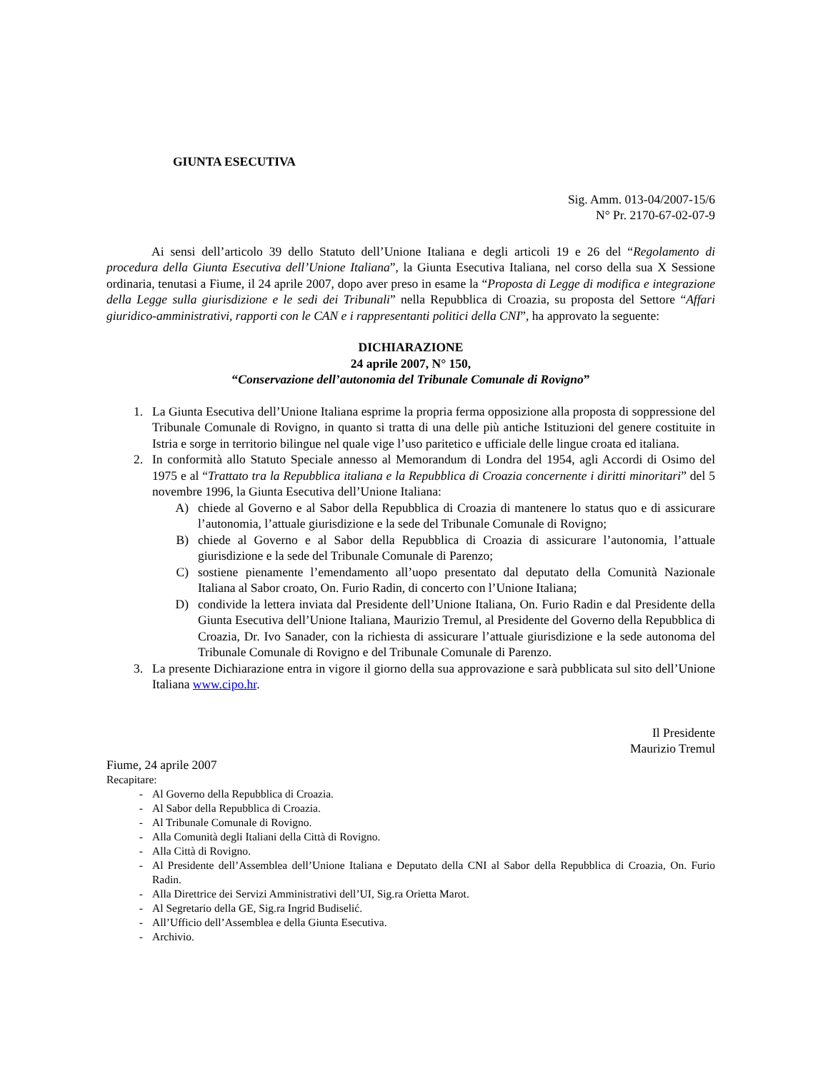GIUNTA ESECUTIVA
Sig. Amm. 013-04/2007-15/6
N° Pr. 2170-67-02-07-9
Ai sensi dell’articolo 39 dello Statuto dell’Unione Italiana e degli articoli 19 e 26 del “Regolamento di procedura della Giunta Esecutiva dell’Unione Italiana”, la Giunta Esecutiva Italiana, nel corso della sua X Sessione ordinaria, tenutasi a Fiume, il 24 aprile 2007, dopo aver preso in esame la “Proposta di Legge di modifica e integrazione della Legge sulla giurisdizione e le sedi dei Tribunali” nella Repubblica di Croazia, su proposta del Settore “Affari giuridico-amministrativi, rapporti con le CAN e i rappresentanti politici della CNI”, ha approvato la seguente:
DICHIARAZIONE
24 aprile 2007, N° 150,
“Conservazione dell’autonomia del Tribunale Comunale di Rovigno”
1. La Giunta Esecutiva dell’Unione Italiana esprime la propria ferma opposizione alla proposta di soppressione del Tribunale Comunale di Rovigno, in quanto si tratta di una delle più antiche Istituzioni del genere costituite in Istria e sorge in territorio bilingue nel quale vige l’uso paritetico e ufficiale delle lingue croata ed italiana.
2. In conformità allo Statuto Speciale annesso al Memorandum di Londra del 1954, agli Accordi di Osimo del 1975 e al “Trattato tra la Repubblica italiana e la Repubblica di Croazia concernente i diritti minoritari” del 5 novembre 1996, la Giunta Esecutiva dell’Unione Italiana:
A) chiede al Governo e al Sabor della Repubblica di Croazia di mantenere lo status quo e di assicurare l’autonomia, l’attuale giurisdizione e la sede del Tribunale Comunale di Rovigno;
B) chiede al Governo e al Sabor della Repubblica di Croazia di assicurare l’autonomia, l’attuale giurisdizione e la sede del Tribunale Comunale di Parenzo;
C) sostiene pienamente l’emendamento all’uopo presentato dal deputato della Comunità Nazionale Italiana al Sabor croato, On. Furio Radin, di concerto con l’Unione Italiana;
D) condivide la lettera inviata dal Presidente dell’Unione Italiana, On. Furio Radin e dal Presidente della Giunta Esecutiva dell’Unione Italiana, Maurizio Tremul, al Presidente del Governo della Repubblica di Croazia, Dr. Ivo Sanader, con la richiesta di assicurare l’attuale giurisdizione e la sede autonoma del Tribunale Comunale di Rovigno e del Tribunale Comunale di Parenzo.
3. La presente Dichiarazione entra in vigore il giorno della sua approvazione e sarà pubblicata sul sito dell’Unione Italiana www.cipo.hr.
Il Presidente
Maurizio Tremul
Fiume, 24 aprile 2007
Recapitare:
- Al Governo della Repubblica di Croazia.
- Al Sabor della Repubblica di Croazia.
- Al Tribunale Comunale di Rovigno.
- Alla Comunità degli Italiani della Città di Rovigno.
- Alla Città di Rovigno.
- Al Presidente dell’Assemblea dell’Unione Italiana e Deputato della CNI al Sabor della Repubblica di Croazia, On. Furio Radin.
- Alla Direttrice dei Servizi Amministrativi dell’UI, Sig.ra Orietta Marot.
- Al Segretario della GE, Sig.ra Ingrid Budiselić.
- All’Ufficio dell’Assemblea e della Giunta Esecutiva.
- Archivio.